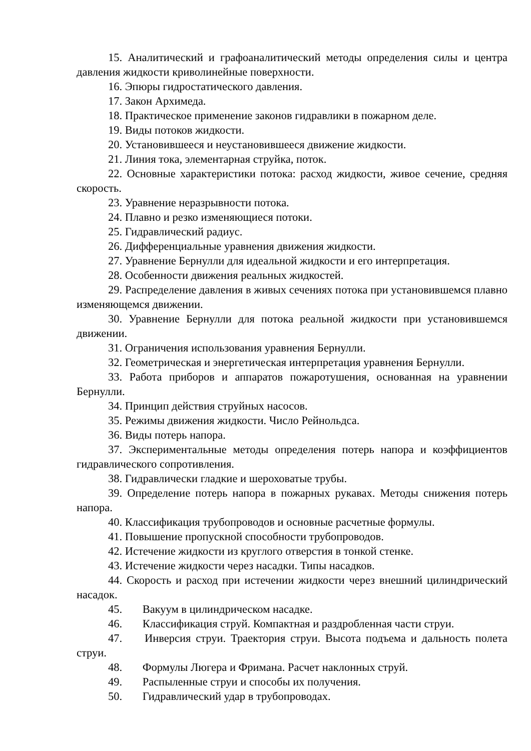15. Аналитический и графоаналитический методы определения силы и центра давления жидкости криволинейные поверхности.
16. Эпюры гидростатического давления.
17. Закон Архимеда.
18. Практическое применение законов гидравлики в пожарном деле.
19. Виды потоков жидкости.
20. Установившееся и неустановившееся движение жидкости.
21. Линия тока, элементарная струйка, поток.
22. Основные характеристики потока: расход жидкости, живое сечение, средняя скорость.
23. Уравнение неразрывности потока.
24. Плавно и резко изменяющиеся потоки.
25. Гидравлический радиус.
26. Дифференциальные уравнения движения жидкости.
27. Уравнение Бернулли для идеальной жидкости и его интерпретация.
28. Особенности движения реальных жидкостей.
29. Распределение давления в живых сечениях потока при установившемся плавно изменяющемся движении.
30. Уравнение Бернулли для потока реальной жидкости при установившемся движении.
31. Ограничения использования уравнения Бернулли.
32. Геометрическая и энергетическая интерпретация уравнения Бернулли.
33. Работа приборов и аппаратов пожаротушения, основанная на уравнении Бернулли.
34. Принцип действия струйных насосов.
35. Режимы движения жидкости. Число Рейнольдса.
36. Виды потерь напора.
37. Экспериментальные методы определения потерь напора и коэффициентов гидравлического сопротивления.
38. Гидравлически гладкие и шероховатые трубы.
39. Определение потерь напора в пожарных рукавах. Методы снижения потерь напора.
40. Классификация трубопроводов и основные расчетные формулы.
41. Повышение пропускной способности трубопроводов.
42. Истечение жидкости из круглого отверстия в тонкой стенке.
43. Истечение жидкости через насадки. Типы насадков.
44. Скорость и расход при истечении жидкости через внешний цилиндрический насадок.
45. Вакуум в цилиндрическом насадке.
46. Классификация струй. Компактная и раздробленная части струи.
47. Инверсия струи. Траектория струи. Высота подъема и дальность полета струи.
48. Формулы Люгера и Фримана. Расчет наклонных струй.
49. Распыленные струи и способы их получения.
50. Гидравлический удар в трубопроводах.